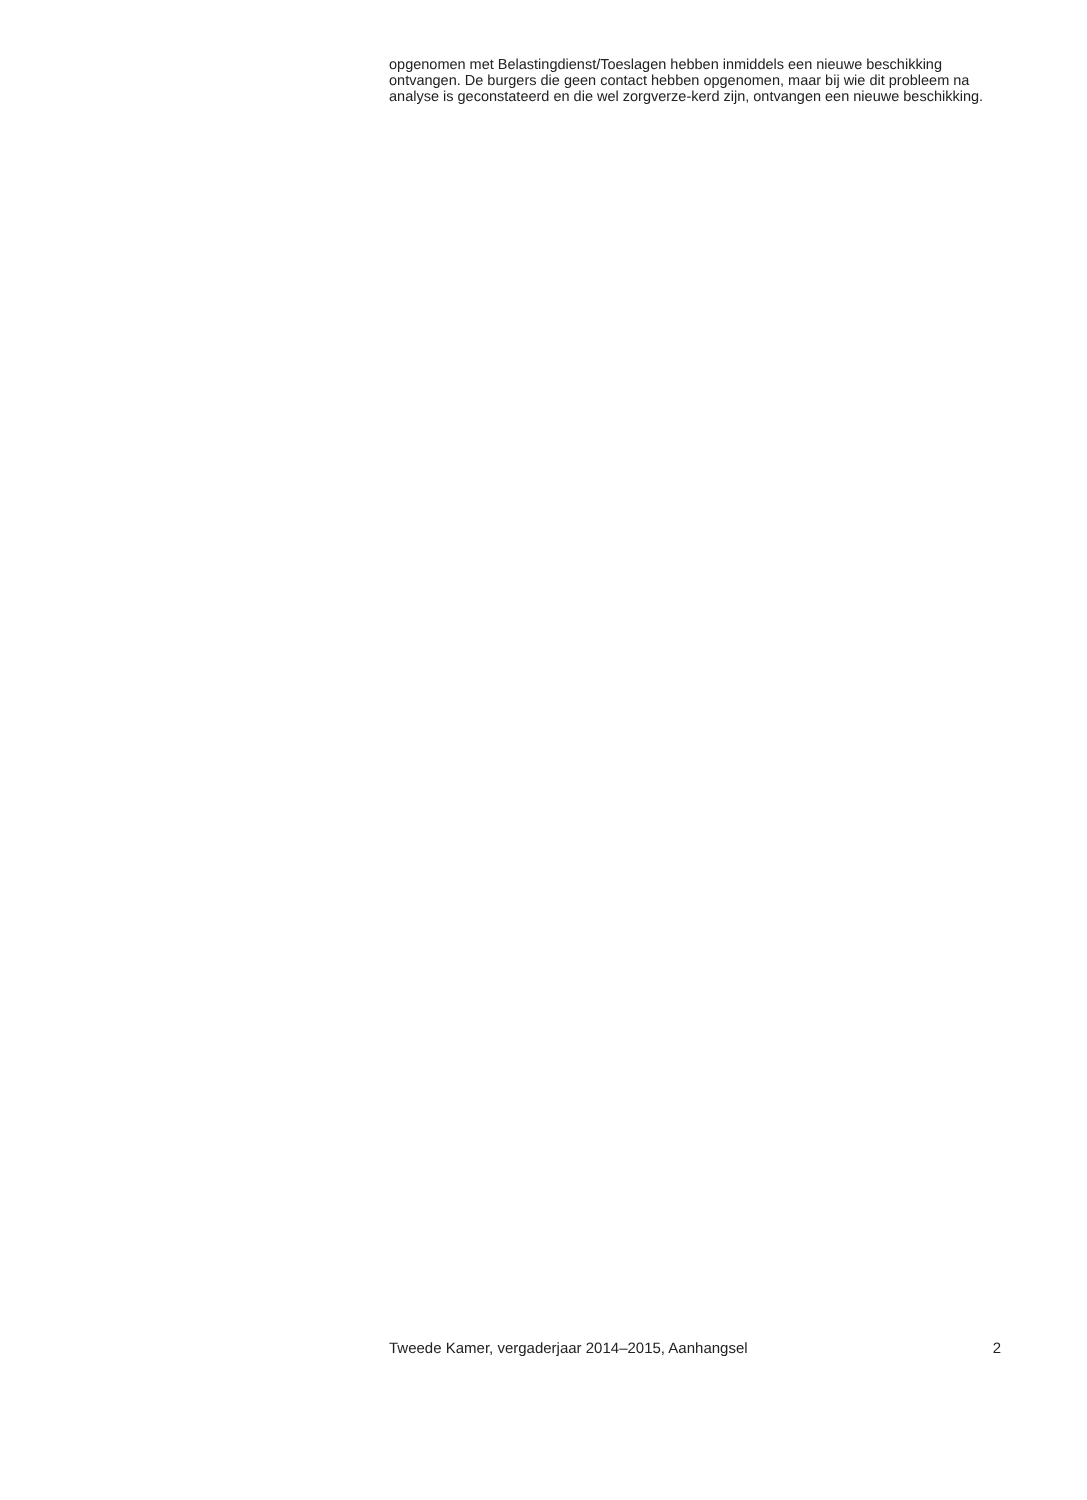opgenomen met Belastingdienst/Toeslagen hebben inmiddels een nieuwe beschikking ontvangen. De burgers die geen contact hebben opgenomen, maar bij wie dit probleem na analyse is geconstateerd en die wel zorgverze-kerd zijn, ontvangen een nieuwe beschikking.
Tweede Kamer, vergaderjaar 2014–2015, Aanhangsel 2